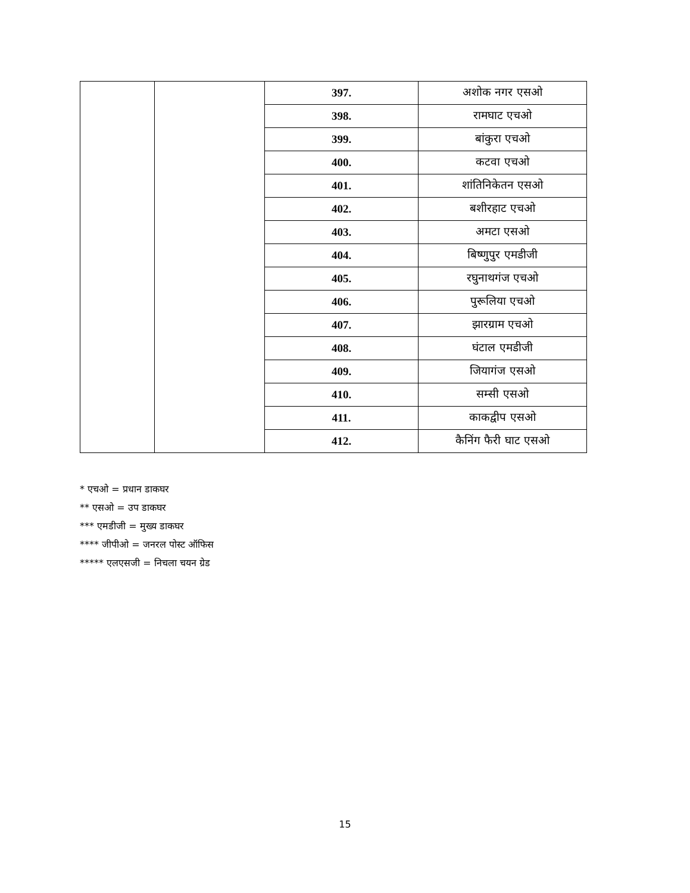| | | 397. | अशोक नगर एसओ |
| | | 398. | रामघाट एचओ |
| | | 399. | बांकुरा एचओ |
| | | 400. | कटवा एचओ |
| | | 401. | शांतिनिकेतन एसओ |
| | | 402. | बशीरहाट एचओ |
| | | 403. | अमटा एसओ |
| | | 404. | बिष्णुपुर एमडीजी |
| | | 405. | रघुनाथगंज एचओ |
| | | 406. | पुरूलिया एचओ |
| | | 407. | झारग्राम एचओ |
| | | 408. | घंटाल एमडीजी |
| | | 409. | जियागंज एसओ |
| | | 410. | सम्सी एसओ |
| | | 411. | काकद्वीप एसओ |
| | | 412. | कैनिंग फैरी घाट एसओ |
* एचओ = प्रधान डाकघर
** एसओ = उप डाकघर
*** एमडीजी = मुख्य डाकघर
**** जीपीओ = जनरल पोस्ट ऑफिस
***** एलएसजी = निचला चयन ग्रेड
15